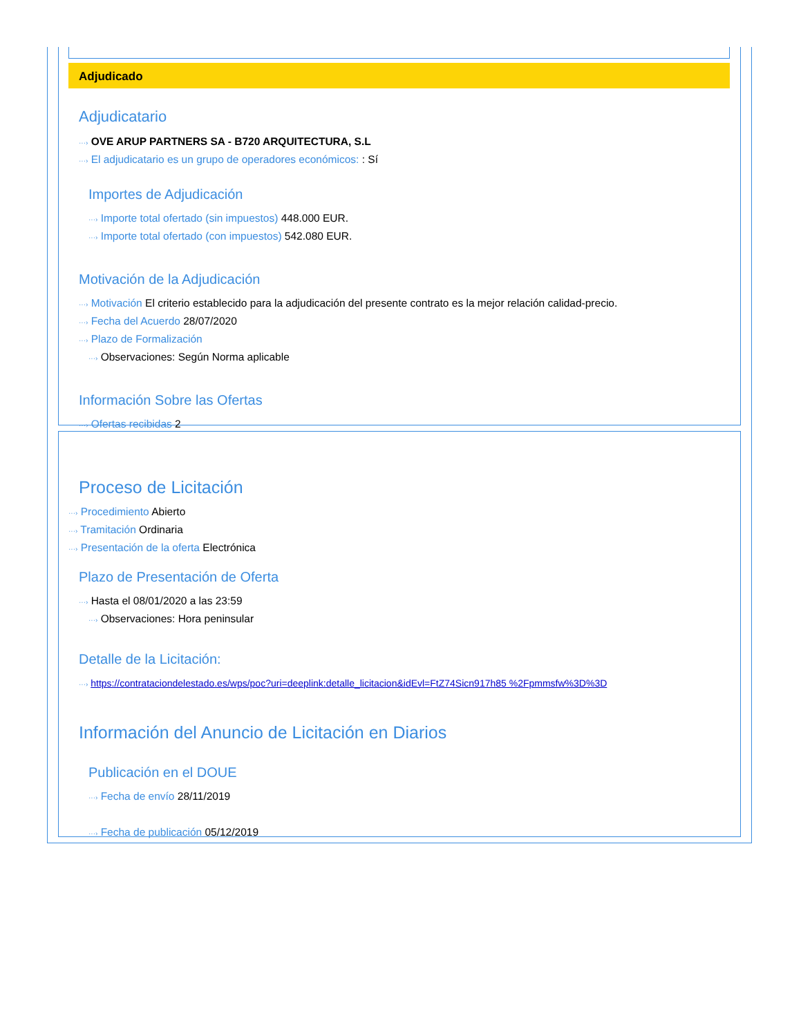Adjudicado
Adjudicatario
···› OVE ARUP PARTNERS SA - B720 ARQUITECTURA, S.L
···› El adjudicatario es un grupo de operadores económicos: : Sí
Importes de Adjudicación
···› Importe total ofertado (sin impuestos) 448.000 EUR.
···› Importe total ofertado (con impuestos) 542.080 EUR.
Motivación de la Adjudicación
···› Motivación El criterio establecido para la adjudicación del presente contrato es la mejor relación calidad-precio.
···› Fecha del Acuerdo 28/07/2020
···› Plazo de Formalización
···› Observaciones: Según Norma aplicable
Información Sobre las Ofertas
···› Ofertas recibidas 2
Proceso de Licitación
···› Procedimiento Abierto
···› Tramitación Ordinaria
···› Presentación de la oferta Electrónica
Plazo de Presentación de Oferta
···› Hasta el 08/01/2020 a las 23:59
···› Observaciones: Hora peninsular
Detalle de la Licitación:
···› https://contrataciondelestado.es/wps/poc?uri=deeplink:detalle_licitacion&idEvl=FtZ74Sicn917h85 %2Fpmmsfw%3D%3D
Información del Anuncio de Licitación en Diarios
Publicación en el DOUE
···› Fecha de envío 28/11/2019
···› Fecha de publicación 05/12/2019